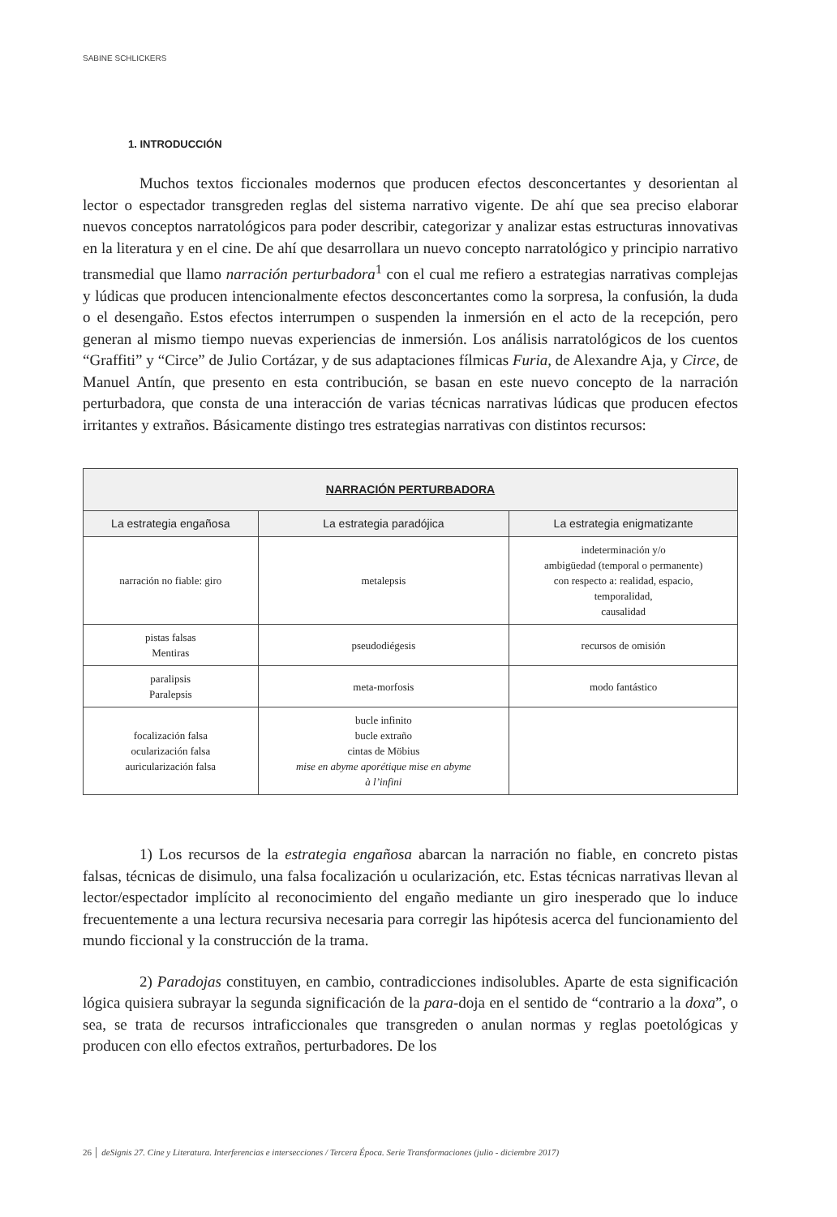SABINE SCHLICKERS
1. INTRODUCCIÓN
Muchos textos ficcionales modernos que producen efectos desconcertantes y desorientan al lector o espectador transgreden reglas del sistema narrativo vigente. De ahí que sea preciso elaborar nuevos conceptos narratológicos para poder describir, categorizar y analizar estas estructuras innovativas en la literatura y en el cine. De ahí que desarrollara un nuevo concepto narratológico y principio narrativo transmedial que llamo narración perturbadora<sup>1</sup> con el cual me refiero a estrategias narrativas complejas y lúdicas que producen intencionalmente efectos desconcertantes como la sorpresa, la confusión, la duda o el desengaño. Estos efectos interrumpen o suspenden la inmersión en el acto de la recepción, pero generan al mismo tiempo nuevas experiencias de inmersión. Los análisis narratológicos de los cuentos “Graffiti” y “Circe” de Julio Cortázar, y de sus adaptaciones fílmicas Furia, de Alexandre Aja, y Circe, de Manuel Antín, que presento en esta contribución, se basan en este nuevo concepto de la narración perturbadora, que consta de una interacción de varias técnicas narrativas lúdicas que producen efectos irritantes y extraños. Básicamente distingo tres estrategias narrativas con distintos recursos:
| NARRACIÓN PERTURBADORA | | |
| --- | --- | --- |
| La estrategia engañosa | La estrategia paradójica | La estrategia enigmatizante |
| narración no fiable: giro | metalepsis | indeterminación y/o ambigüedad (temporal o permanente) con respecto a: realidad, espacio, temporalidad, causalidad |
| pistas falsas Mentiras | pseudodiégesis | recursos de omisión |
| paralipsis Paralepsis | meta-morfosis | modo fantástico |
| focalización falsa ocularización falsa auricularización falsa | bucle infinito bucle extraño cintas de Möbius mise en abyme aporétique mise en abyme à l’infini | |
1) Los recursos de la estrategia engañosa abarcan la narración no fiable, en concreto pistas falsas, técnicas de disimulo, una falsa focalización u ocularización, etc. Estas técnicas narrativas llevan al lector/espectador implícito al reconocimiento del engaño mediante un giro inesperado que lo induce frecuentemente a una lectura recursiva necesaria para corregir las hipótesis acerca del funcionamiento del mundo ficcional y la construcción de la trama.
2) Paradojas constituyen, en cambio, contradicciones indisolubles. Aparte de esta significación lógica quisiera subrayar la segunda significación de la para-doja en el sentido de “contrario a la doxa”, o sea, se trata de recursos intraficcionales que transgreden o anulan normas y reglas poetológicas y producen con ello efectos extraños, perturbadores. De los
26 │ deSignis 27. Cine y Literatura. Interferencias e intersecciones / Tercera Época. Serie Transformaciones (julio - diciembre 2017)